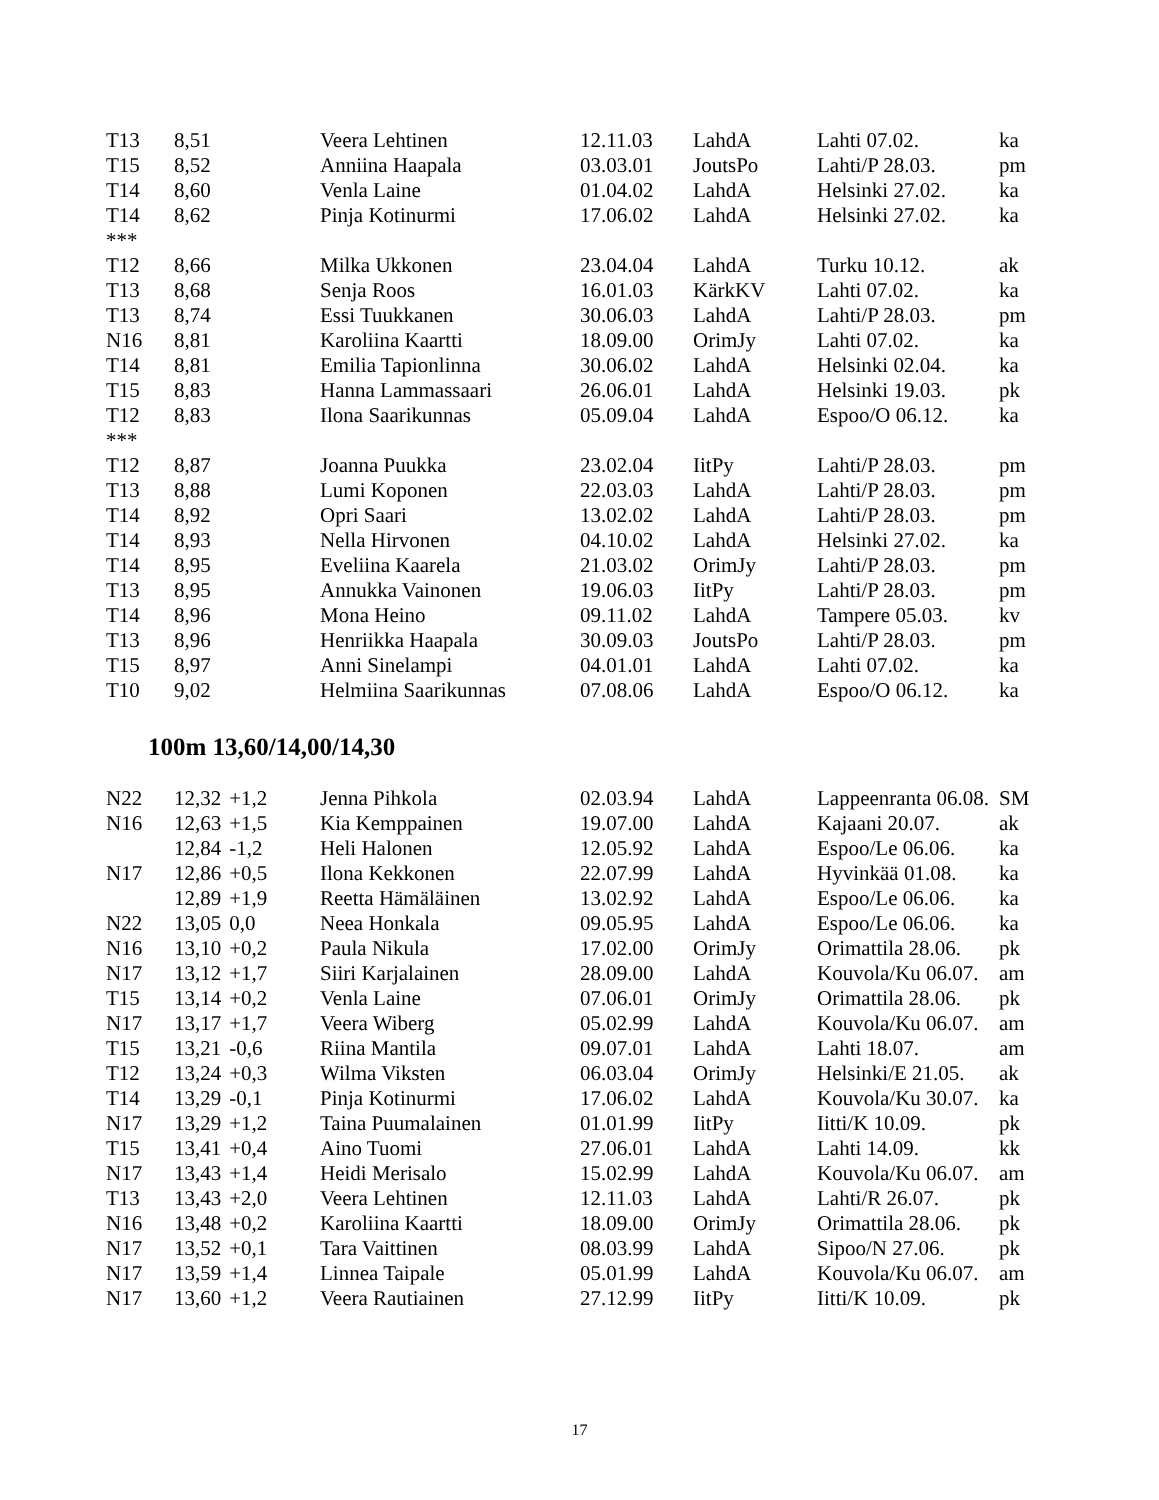| T13 | 8,51 | | Veera Lehtinen | 12.11.03 | LahdA | Lahti 07.02. | ka |
| T15 | 8,52 | | Anniina Haapala | 03.03.01 | JoutsPo | Lahti/P 28.03. | pm |
| T14 | 8,60 | | Venla Laine | 01.04.02 | LahdA | Helsinki 27.02. | ka |
| T14 | 8,62 | | Pinja Kotinurmi | 17.06.02 | LahdA | Helsinki 27.02. | ka |
| *** | | | | | | | |
| T12 | 8,66 | | Milka Ukkonen | 23.04.04 | LahdA | Turku 10.12. | ak |
| T13 | 8,68 | | Senja Roos | 16.01.03 | KärkKV | Lahti 07.02. | ka |
| T13 | 8,74 | | Essi Tuukkanen | 30.06.03 | LahdA | Lahti/P 28.03. | pm |
| N16 | 8,81 | | Karoliina Kaartti | 18.09.00 | OrimJy | Lahti 07.02. | ka |
| T14 | 8,81 | | Emilia Tapionlinna | 30.06.02 | LahdA | Helsinki 02.04. | ka |
| T15 | 8,83 | | Hanna Lammassaari | 26.06.01 | LahdA | Helsinki 19.03. | pk |
| T12 | 8,83 | | Ilona Saarikunnas | 05.09.04 | LahdA | Espoo/O 06.12. | ka |
| *** | | | | | | | |
| T12 | 8,87 | | Joanna Puukka | 23.02.04 | IitPy | Lahti/P 28.03. | pm |
| T13 | 8,88 | | Lumi Koponen | 22.03.03 | LahdA | Lahti/P 28.03. | pm |
| T14 | 8,92 | | Opri Saari | 13.02.02 | LahdA | Lahti/P 28.03. | pm |
| T14 | 8,93 | | Nella Hirvonen | 04.10.02 | LahdA | Helsinki 27.02. | ka |
| T14 | 8,95 | | Eveliina Kaarela | 21.03.02 | OrimJy | Lahti/P 28.03. | pm |
| T13 | 8,95 | | Annukka Vainonen | 19.06.03 | IitPy | Lahti/P 28.03. | pm |
| T14 | 8,96 | | Mona Heino | 09.11.02 | LahdA | Tampere 05.03. | kv |
| T13 | 8,96 | | Henriikka Haapala | 30.09.03 | JoutsPo | Lahti/P 28.03. | pm |
| T15 | 8,97 | | Anni Sinelampi | 04.01.01 | LahdA | Lahti 07.02. | ka |
| T10 | 9,02 | | Helmiina Saarikunnas | 07.08.06 | LahdA | Espoo/O 06.12. | ka |
100m 13,60/14,00/14,30
| N22 | 12,32 | +1,2 | Jenna Pihkola | 02.03.94 | LahdA | Lappeenranta 06.08. | SM |
| N16 | 12,63 | +1,5 | Kia Kemppainen | 19.07.00 | LahdA | Kajaani 20.07. | ak |
| | 12,84 | -1,2 | Heli Halonen | 12.05.92 | LahdA | Espoo/Le 06.06. | ka |
| N17 | 12,86 | +0,5 | Ilona Kekkonen | 22.07.99 | LahdA | Hyvinkää 01.08. | ka |
| | 12,89 | +1,9 | Reetta Hämäläinen | 13.02.92 | LahdA | Espoo/Le 06.06. | ka |
| N22 | 13,05 | 0,0 | Neea Honkala | 09.05.95 | LahdA | Espoo/Le 06.06. | ka |
| N16 | 13,10 | +0,2 | Paula Nikula | 17.02.00 | OrimJy | Orimattila 28.06. | pk |
| N17 | 13,12 | +1,7 | Siiri Karjalainen | 28.09.00 | LahdA | Kouvola/Ku 06.07. | am |
| T15 | 13,14 | +0,2 | Venla Laine | 07.06.01 | OrimJy | Orimattila 28.06. | pk |
| N17 | 13,17 | +1,7 | Veera Wiberg | 05.02.99 | LahdA | Kouvola/Ku 06.07. | am |
| T15 | 13,21 | -0,6 | Riina Mantila | 09.07.01 | LahdA | Lahti 18.07. | am |
| T12 | 13,24 | +0,3 | Wilma Viksten | 06.03.04 | OrimJy | Helsinki/E 21.05. | ak |
| T14 | 13,29 | -0,1 | Pinja Kotinurmi | 17.06.02 | LahdA | Kouvola/Ku 30.07. | ka |
| N17 | 13,29 | +1,2 | Taina Puumalainen | 01.01.99 | IitPy | Iitti/K 10.09. | pk |
| T15 | 13,41 | +0,4 | Aino Tuomi | 27.06.01 | LahdA | Lahti 14.09. | kk |
| N17 | 13,43 | +1,4 | Heidi Merisalo | 15.02.99 | LahdA | Kouvola/Ku 06.07. | am |
| T13 | 13,43 | +2,0 | Veera Lehtinen | 12.11.03 | LahdA | Lahti/R 26.07. | pk |
| N16 | 13,48 | +0,2 | Karoliina Kaartti | 18.09.00 | OrimJy | Orimattila 28.06. | pk |
| N17 | 13,52 | +0,1 | Tara Vaittinen | 08.03.99 | LahdA | Sipoo/N 27.06. | pk |
| N17 | 13,59 | +1,4 | Linnea Taipale | 05.01.99 | LahdA | Kouvola/Ku 06.07. | am |
| N17 | 13,60 | +1,2 | Veera Rautiainen | 27.12.99 | IitPy | Iitti/K 10.09. | pk |
17